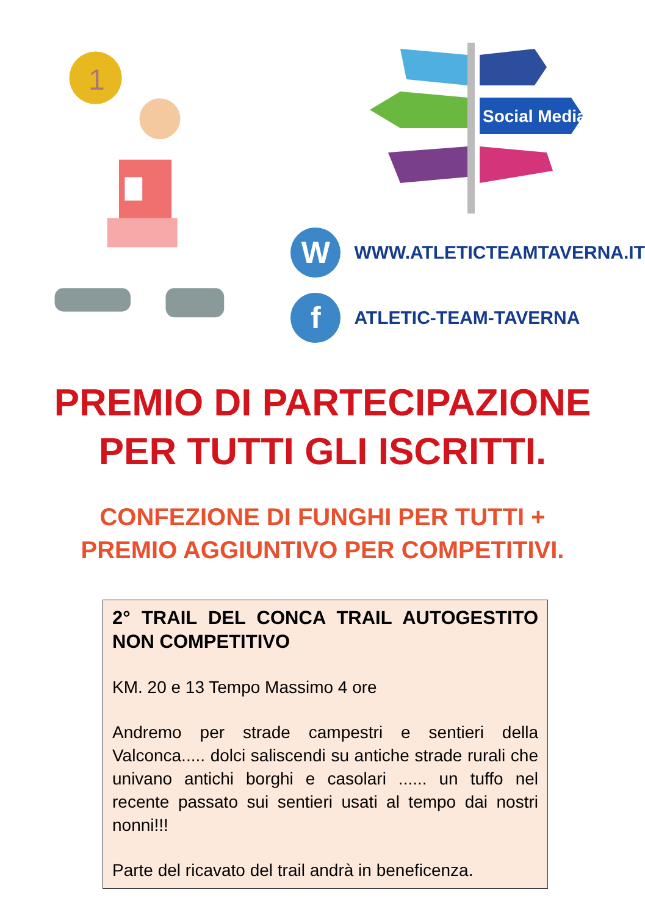1
Social Media
W
WWW.ATLETICTEAMTAVERNA.IT
f
ATLETIC-TEAM-TAVERNA
PREMIO DI PARTECIPAZIONE
PER TUTTI GLI ISCRITTI.
CONFEZIONE DI FUNGHI PER TUTTI +
PREMIO AGGIUNTIVO PER COMPETITIVI.
2° TRAIL DEL CONCA TRAIL AUTOGESTITO NON COMPETITIVO
KM. 20 e 13 Tempo Massimo 4 ore
Andremo per strade campestri e sentieri della Valconca..... dolci saliscendi su antiche strade rurali che univano antichi borghi e casolari ...... un tuffo nel recente passato sui sentieri usati al tempo dai nostri nonni!!!
Parte del ricavato del trail andrà in beneficenza.